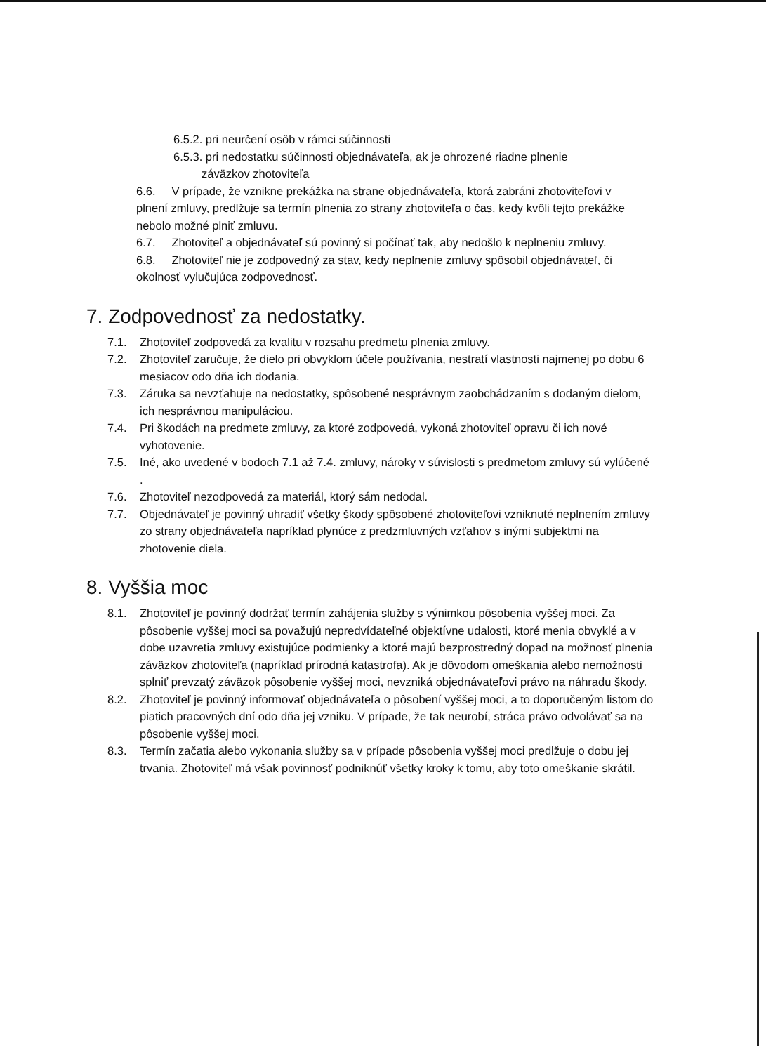6.5.2. pri neurčení osôb v rámci súčinnosti
6.5.3. pri nedostatku súčinnosti objednávateľa, ak je ohrozené riadne plnenie
záväzkov zhotoviteľa
6.6. V prípade, že vznikne prekážka na strane objednávateľa, ktorá zabráni zhotoviteľovi v plnení zmluvy, predlžuje sa termín plnenia zo strany zhotoviteľa o čas, kedy kvôli tejto prekážke nebolo možné plniť zmluvu.
6.7. Zhotoviteľ a objednávateľ sú povinný si počínať tak, aby nedošlo k neplneniu zmluvy.
6.8. Zhotoviteľ nie je zodpovedný za stav, kedy neplnenie zmluvy spôsobil objednávateľ, či okolnosť vylučujúca zodpovednosť.
7. Zodpovednosť za nedostatky.
7.1. Zhotoviteľ zodpovedá za kvalitu v rozsahu predmetu plnenia zmluvy.
7.2. Zhotoviteľ zaručuje, že dielo pri obvyklom účele používania, nestratí vlastnosti najmenej po dobu 6 mesiacov odo dňa ich dodania.
7.3. Záruka sa nevzťahuje na nedostatky, spôsobené nesprávnym zaobchádzaním s dodaným dielom, ich nesprávnou manipuláciou.
7.4. Pri škodách na predmete zmluvy, za ktoré zodpovedá, vykoná zhotoviteľ opravu či ich nové vyhotovenie.
7.5. Iné, ako uvedené v bodoch 7.1 až 7.4. zmluvy, nároky v súvislosti s predmetom zmluvy sú vylúčené .
7.6. Zhotoviteľ nezodpovedá za materiál, ktorý sám nedodal.
7.7. Objednávateľ je povinný uhradiť všetky škody spôsobené zhotoviteľovi vzniknuté neplnením zmluvy zo strany objednávateľa napríklad plynúce z predzmluvných vzťahov s inými subjektmi na zhotovenie diela.
8. Vyššia moc
8.1. Zhotoviteľ je povinný dodržať termín zahájenia služby s výnimkou pôsobenia vyššej moci. Za pôsobenie vyššej moci sa považujú nepredvídateľné objektívne udalosti, ktoré menia obvyklé a v dobe uzavretia zmluvy existujúce podmienky a ktoré majú bezprostredný dopad na možnosť plnenia záväzkov zhotoviteľa (napríklad prírodná katastrofa). Ak je dôvodom omeškania alebo nemožnosti splniť prevzatý záväzok pôsobenie vyššej moci, nevzniká objednávateľovi právo na náhradu škody.
8.2. Zhotoviteľ je povinný informovať objednávateľa o pôsobení vyššej moci, a to doporučeným listom do piatich pracovných dní odo dňa jej vzniku. V prípade, že tak neurobí, stráca právo odvolávať sa na pôsobenie vyššej moci.
8.3. Termín začatia alebo vykonania služby sa v prípade pôsobenia vyššej moci predlžuje o dobu jej trvania. Zhotoviteľ má však povinnosť podniknúť všetky kroky k tomu, aby toto omeškanie skrátil.